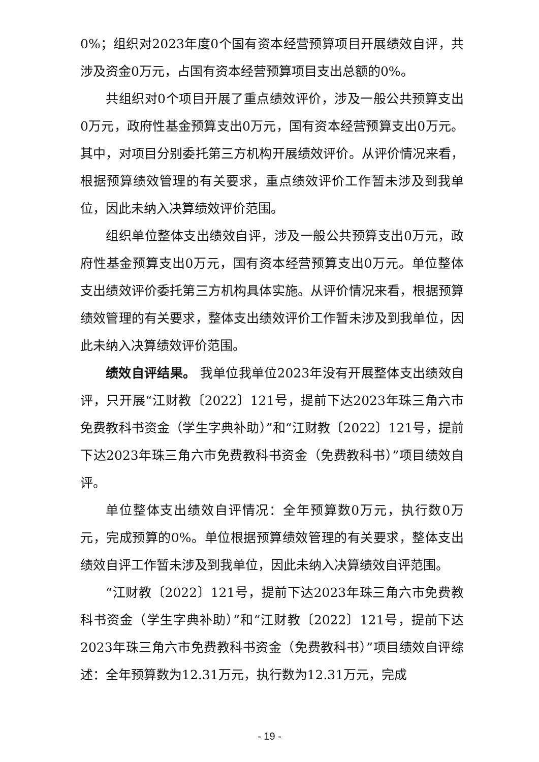0%；组织对2023年度0个国有资本经营预算项目开展绩效自评，共涉及资金0万元，占国有资本经营预算项目支出总额的0%。
共组织对0个项目开展了重点绩效评价，涉及一般公共预算支出0万元，政府性基金预算支出0万元，国有资本经营预算支出0万元。其中，对项目分别委托第三方机构开展绩效评价。从评价情况来看，根据预算绩效管理的有关要求，重点绩效评价工作暂未涉及到我单位，因此未纳入决算绩效评价范围。
组织单位整体支出绩效自评，涉及一般公共预算支出0万元，政府性基金预算支出0万元，国有资本经营预算支出0万元。单位整体支出绩效评价委托第三方机构具体实施。从评价情况来看，根据预算绩效管理的有关要求，整体支出绩效评价工作暂未涉及到我单位，因此未纳入决算绩效评价范围。
绩效自评结果。 我单位我单位2023年没有开展整体支出绩效自评，只开展“江财教〔2022〕121号，提前下达2023年珠三角六市免费教科书资金（学生字典补助）”和“江财教〔2022〕121号，提前下达2023年珠三角六市免费教科书资金（免费教科书）”项目绩效自评。
单位整体支出绩效自评情况：全年预算数0万元，执行数0万元，完成预算的0%。单位根据预算绩效管理的有关要求，整体支出绩效自评工作暂未涉及到我单位，因此未纳入决算绩效自评范围。
“江财教〔2022〕121号，提前下达2023年珠三角六市免费教科书资金（学生字典补助）”和“江财教〔2022〕121号，提前下达2023年珠三角六市免费教科书资金（免费教科书）”项目绩效自评综述：全年预算数为12.31万元，执行数为12.31万元，完成
- 19 -